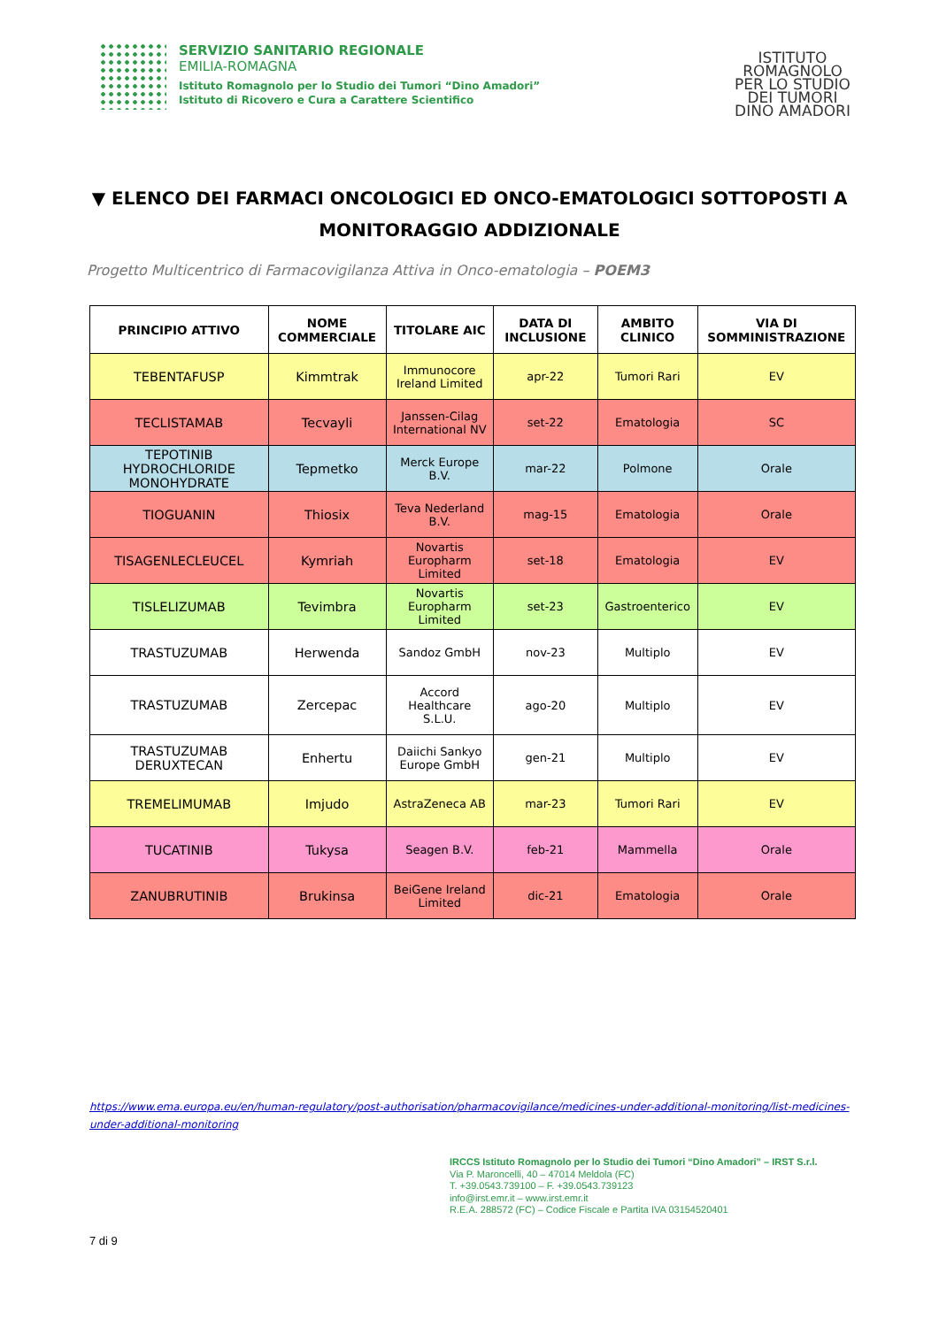SERVIZIO SANITARIO REGIONALE
EMILIA-ROMAGNA
Istituto Romagnolo per lo Studio dei Tumori “Dino Amadori”
Istituto di Ricovero e Cura a Carattere Scientifico
ISTITUTO
ROMAGNOLO
PER LO STUDIO
DEI TUMORI
DINO AMADORI
▼ ELENCO DEI FARMACI ONCOLOGICI ED ONCO-EMATOLOGICI SOTTOPOSTI A MONITORAGGIO ADDIZIONALE
Progetto Multicentrico di Farmacovigilanza Attiva in Onco-ematologia – POEM3
| PRINCIPIO ATTIVO | NOME COMMERCIALE | TITOLARE AIC | DATA DI INCLUSIONE | AMBITO CLINICO | VIA DI SOMMINISTRAZIONE |
| --- | --- | --- | --- | --- | --- |
| TEBENTAFUSP | Kimmtrak | Immunocore Ireland Limited | apr-22 | Tumori Rari | EV |
| TECLISTAMAB | Tecvayli | Janssen-Cilag International NV | set-22 | Ematologia | SC |
| TEPOTINIB HYDROCHLORIDE MONOHYDRATE | Tepmetko | Merck Europe B.V. | mar-22 | Polmone | Orale |
| TIOGUANIN | Thiosix | Teva Nederland B.V. | mag-15 | Ematologia | Orale |
| TISAGENLECLEUCEL | Kymriah | Novartis Europharm Limited | set-18 | Ematologia | EV |
| TISLELIZUMAB | Tevimbra | Novartis Europharm Limited | set-23 | Gastroenterico | EV |
| TRASTUZUMAB | Herwenda | Sandoz GmbH | nov-23 | Multiplo | EV |
| TRASTUZUMAB | Zercepac | Accord Healthcare S.L.U. | ago-20 | Multiplo | EV |
| TRASTUZUMAB DERUXTECAN | Enhertu | Daiichi Sankyo Europe GmbH | gen-21 | Multiplo | EV |
| TREMELIMUMAB | Imjudo | AstraZeneca AB | mar-23 | Tumori Rari | EV |
| TUCATINIB | Tukysa | Seagen B.V. | feb-21 | Mammella | Orale |
| ZANUBRUTINIB | Brukinsa | BeiGene Ireland Limited | dic-21 | Ematologia | Orale |
https://www.ema.europa.eu/en/human-regulatory/post-authorisation/pharmacovigilance/medicines-under-additional-monitoring/list-medicines-under-additional-monitoring
IRCCS Istituto Romagnolo per lo Studio dei Tumori “Dino Amadori” – IRST S.r.l.
Via P. Maroncelli, 40 – 47014 Meldola (FC)
T. +39.0543.739100 – F. +39.0543.739123
info@irst.emr.it – www.irst.emr.it
R.E.A. 288572 (FC) – Codice Fiscale e Partita IVA 03154520401
7 di 9